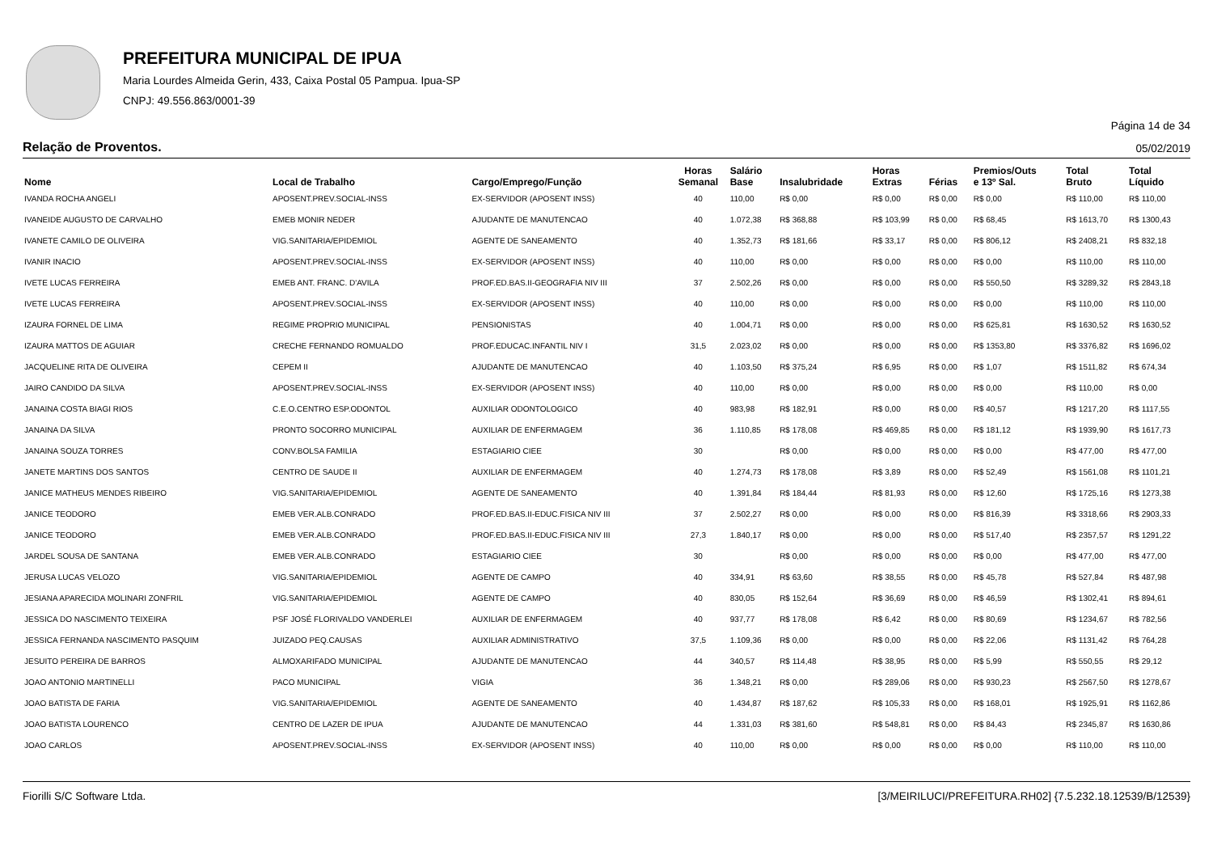PREFEITURA MUNICIPAL DE IPUA
Maria Lourdes Almeida Gerin, 433, Caixa Postal 05 Pampua. Ipua-SP
CNPJ: 49.556.863/0001-39
Página 14 de 34
Relação de Proventos. 05/02/2019
| Nome | Local de Trabalho | Cargo/Emprego/Função | Horas Semanal | Salário Base | Insalubridade | Horas Extras | Férias | Premios/Outs e 13º Sal. | Total Bruto | Total Líquido |
| --- | --- | --- | --- | --- | --- | --- | --- | --- | --- | --- |
| IVANDA ROCHA ANGELI | APOSENT.PREV.SOCIAL-INSS | EX-SERVIDOR (APOSENT INSS) | 40 | 110,00 | R$ 0,00 | R$ 0,00 | R$ 0,00 | R$ 0,00 | R$ 110,00 | R$ 110,00 |
| IVANEIDE AUGUSTO DE CARVALHO | EMEB MONIR NEDER | AJUDANTE DE MANUTENCAO | 40 | 1.072,38 | R$ 368,88 | R$ 103,99 | R$ 0,00 | R$ 68,45 | R$ 1613,70 | R$ 1300,43 |
| IVANETE CAMILO DE OLIVEIRA | VIG.SANITARIA/EPIDEMIOL | AGENTE DE SANEAMENTO | 40 | 1.352,73 | R$ 181,66 | R$ 33,17 | R$ 0,00 | R$ 806,12 | R$ 2408,21 | R$ 832,18 |
| IVANIR INACIO | APOSENT.PREV.SOCIAL-INSS | EX-SERVIDOR (APOSENT INSS) | 40 | 110,00 | R$ 0,00 | R$ 0,00 | R$ 0,00 | R$ 0,00 | R$ 110,00 | R$ 110,00 |
| IVETE LUCAS FERREIRA | EMEB ANT. FRANC. D'AVILA | PROF.ED.BAS.II-GEOGRAFIA NIV III | 37 | 2.502,26 | R$ 0,00 | R$ 0,00 | R$ 0,00 | R$ 550,50 | R$ 3289,32 | R$ 2843,18 |
| IVETE LUCAS FERREIRA | APOSENT.PREV.SOCIAL-INSS | EX-SERVIDOR (APOSENT INSS) | 40 | 110,00 | R$ 0,00 | R$ 0,00 | R$ 0,00 | R$ 0,00 | R$ 110,00 | R$ 110,00 |
| IZAURA FORNEL DE LIMA | REGIME PROPRIO MUNICIPAL | PENSIONISTAS | 40 | 1.004,71 | R$ 0,00 | R$ 0,00 | R$ 0,00 | R$ 625,81 | R$ 1630,52 | R$ 1630,52 |
| IZAURA MATTOS DE AGUIAR | CRECHE FERNANDO ROMUALDO | PROF.EDUCAC.INFANTIL NIV I | 31,5 | 2.023,02 | R$ 0,00 | R$ 0,00 | R$ 0,00 | R$ 1353,80 | R$ 3376,82 | R$ 1696,02 |
| JACQUELINE RITA DE OLIVEIRA | CEPEM II | AJUDANTE DE MANUTENCAO | 40 | 1.103,50 | R$ 375,24 | R$ 6,95 | R$ 0,00 | R$ 1,07 | R$ 1511,82 | R$ 674,34 |
| JAIRO CANDIDO DA SILVA | APOSENT.PREV.SOCIAL-INSS | EX-SERVIDOR (APOSENT INSS) | 40 | 110,00 | R$ 0,00 | R$ 0,00 | R$ 0,00 | R$ 0,00 | R$ 110,00 | R$ 0,00 |
| JANAINA COSTA BIAGI RIOS | C.E.O.CENTRO ESP.ODONTOL | AUXILIAR ODONTOLOGICO | 40 | 983,98 | R$ 182,91 | R$ 0,00 | R$ 0,00 | R$ 40,57 | R$ 1217,20 | R$ 1117,55 |
| JANAINA DA SILVA | PRONTO SOCORRO MUNICIPAL | AUXILIAR DE ENFERMAGEM | 36 | 1.110,85 | R$ 178,08 | R$ 469,85 | R$ 0,00 | R$ 181,12 | R$ 1939,90 | R$ 1617,73 |
| JANAINA SOUZA TORRES | CONV.BOLSA FAMILIA | ESTAGIARIO CIEE | 30 | | R$ 0,00 | R$ 0,00 | R$ 0,00 | R$ 0,00 | R$ 477,00 | R$ 477,00 |
| JANETE MARTINS DOS SANTOS | CENTRO DE SAUDE II | AUXILIAR DE ENFERMAGEM | 40 | 1.274,73 | R$ 178,08 | R$ 3,89 | R$ 0,00 | R$ 52,49 | R$ 1561,08 | R$ 1101,21 |
| JANICE MATHEUS MENDES RIBEIRO | VIG.SANITARIA/EPIDEMIOL | AGENTE DE SANEAMENTO | 40 | 1.391,84 | R$ 184,44 | R$ 81,93 | R$ 0,00 | R$ 12,60 | R$ 1725,16 | R$ 1273,38 |
| JANICE TEODORO | EMEB VER.ALB.CONRADO | PROF.ED.BAS.II-EDUC.FISICA NIV III | 37 | 2.502,27 | R$ 0,00 | R$ 0,00 | R$ 0,00 | R$ 816,39 | R$ 3318,66 | R$ 2903,33 |
| JANICE TEODORO | EMEB VER.ALB.CONRADO | PROF.ED.BAS.II-EDUC.FISICA NIV III | 27,3 | 1.840,17 | R$ 0,00 | R$ 0,00 | R$ 0,00 | R$ 517,40 | R$ 2357,57 | R$ 1291,22 |
| JARDEL SOUSA DE SANTANA | EMEB VER.ALB.CONRADO | ESTAGIARIO CIEE | 30 | | R$ 0,00 | R$ 0,00 | R$ 0,00 | R$ 0,00 | R$ 477,00 | R$ 477,00 |
| JERUSA LUCAS VELOZO | VIG.SANITARIA/EPIDEMIOL | AGENTE DE CAMPO | 40 | 334,91 | R$ 63,60 | R$ 38,55 | R$ 0,00 | R$ 45,78 | R$ 527,84 | R$ 487,98 |
| JESIANA APARECIDA MOLINARI ZONFRIL | VIG.SANITARIA/EPIDEMIOL | AGENTE DE CAMPO | 40 | 830,05 | R$ 152,64 | R$ 36,69 | R$ 0,00 | R$ 46,59 | R$ 1302,41 | R$ 894,61 |
| JESSICA DO NASCIMENTO TEIXEIRA | PSF JOSÉ FLORIVALDO VANDERLEI | AUXILIAR DE ENFERMAGEM | 40 | 937,77 | R$ 178,08 | R$ 6,42 | R$ 0,00 | R$ 80,69 | R$ 1234,67 | R$ 782,56 |
| JESSICA FERNANDA NASCIMENTO PASQUIM | JUIZADO PEQ.CAUSAS | AUXILIAR ADMINISTRATIVO | 37,5 | 1.109,36 | R$ 0,00 | R$ 0,00 | R$ 0,00 | R$ 22,06 | R$ 1131,42 | R$ 764,28 |
| JESUITO PEREIRA DE BARROS | ALMOXARIFADO MUNICIPAL | AJUDANTE DE MANUTENCAO | 44 | 340,57 | R$ 114,48 | R$ 38,95 | R$ 0,00 | R$ 5,99 | R$ 550,55 | R$ 29,12 |
| JOAO ANTONIO MARTINELLI | PACO MUNICIPAL | VIGIA | 36 | 1.348,21 | R$ 0,00 | R$ 289,06 | R$ 0,00 | R$ 930,23 | R$ 2567,50 | R$ 1278,67 |
| JOAO BATISTA DE FARIA | VIG.SANITARIA/EPIDEMIOL | AGENTE DE SANEAMENTO | 40 | 1.434,87 | R$ 187,62 | R$ 105,33 | R$ 0,00 | R$ 168,01 | R$ 1925,91 | R$ 1162,86 |
| JOAO BATISTA LOURENCO | CENTRO DE LAZER DE IPUA | AJUDANTE DE MANUTENCAO | 44 | 1.331,03 | R$ 381,60 | R$ 548,81 | R$ 0,00 | R$ 84,43 | R$ 2345,87 | R$ 1630,86 |
| JOAO CARLOS | APOSENT.PREV.SOCIAL-INSS | EX-SERVIDOR (APOSENT INSS) | 40 | 110,00 | R$ 0,00 | R$ 0,00 | R$ 0,00 | R$ 0,00 | R$ 110,00 | R$ 110,00 |
Fiorilli S/C Software Ltda. [3/MEIRILUCI/PREFEITURA.RH02] {7.5.232.18.12539/B/12539}